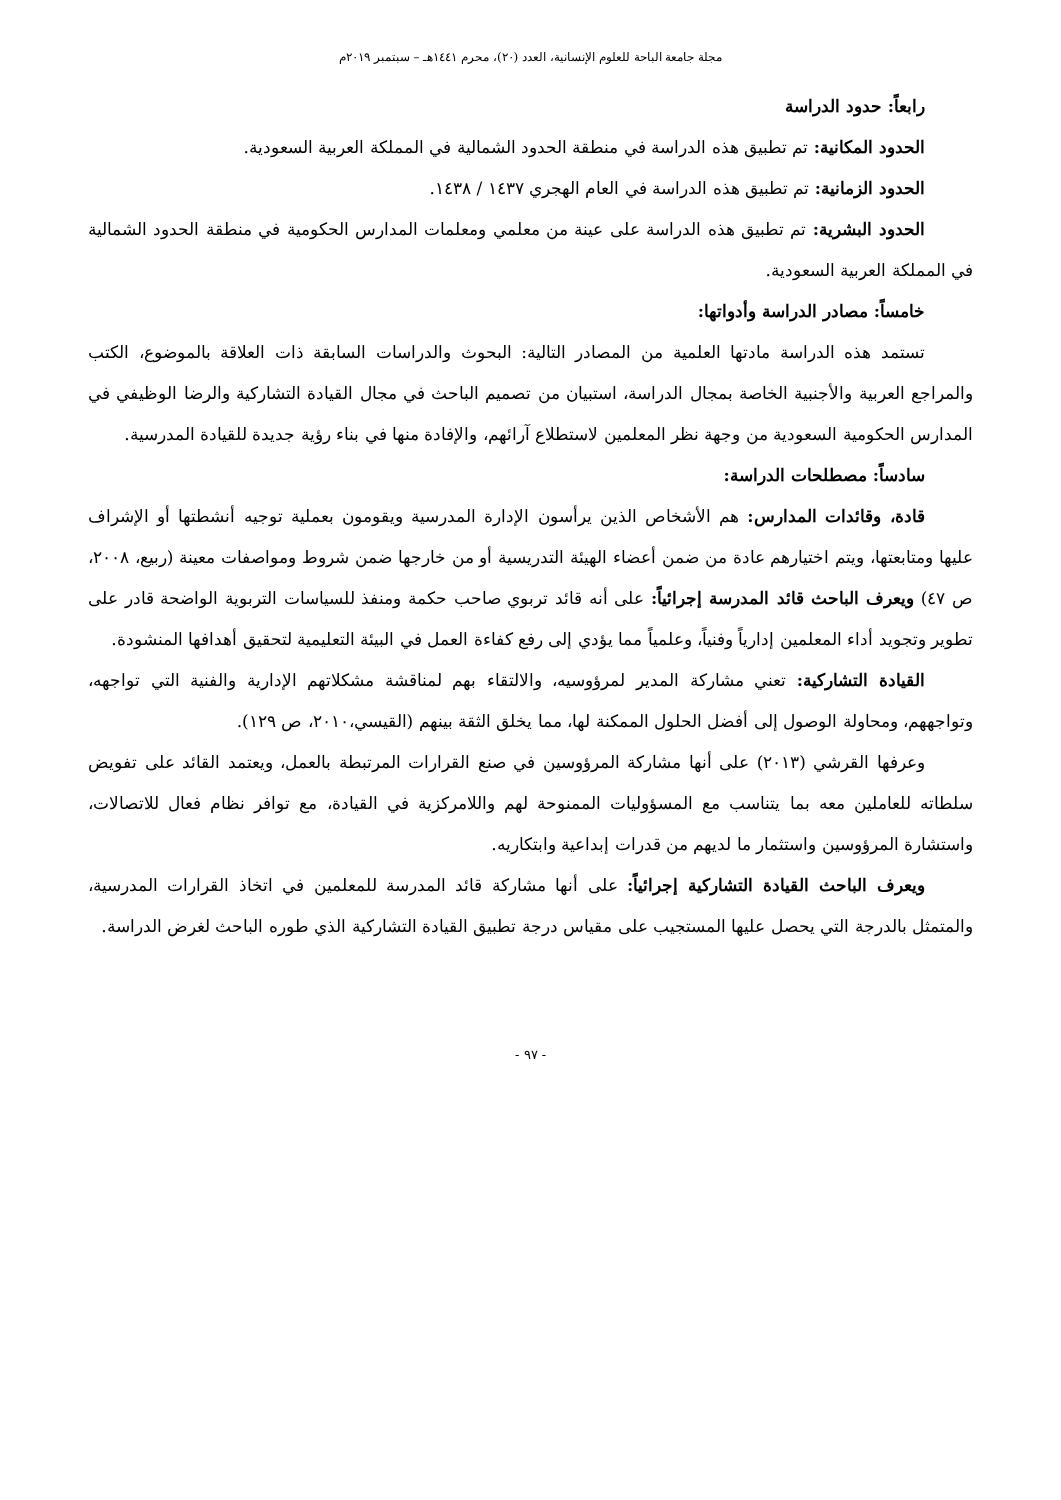مجلة جامعة الباحة للعلوم الإنسانية، العدد (٢٠)، محرم ١٤٤١هـ – سبتمبر ٢٠١٩م
رابعاً: حدود الدراسة
الحدود المكانية: تم تطبيق هذه الدراسة في منطقة الحدود الشمالية في المملكة العربية السعودية.
الحدود الزمانية: تم تطبيق هذه الدراسة في العام الهجري ١٤٣٧ / ١٤٣٨.
الحدود البشرية: تم تطبيق هذه الدراسة على عينة من معلمي ومعلمات المدارس الحكومية في منطقة الحدود الشمالية في المملكة العربية السعودية.
خامساً: مصادر الدراسة وأدواتها:
تستمد هذه الدراسة مادتها العلمية من المصادر التالية: البحوث والدراسات السابقة ذات العلاقة بالموضوع، الكتب والمراجع العربية والأجنبية الخاصة بمجال الدراسة، استبيان من تصميم الباحث في مجال القيادة التشاركية والرضا الوظيفي في المدارس الحكومية السعودية من وجهة نظر المعلمين لاستطلاع آرائهم، والإفادة منها في بناء رؤية جديدة للقيادة المدرسية.
سادساً: مصطلحات الدراسة:
قادة، وقائدات المدارس: هم الأشخاص الذين يرأسون الإدارة المدرسية ويقومون بعملية توجيه أنشطتها أو الإشراف عليها ومتابعتها، ويتم اختيارهم عادة من ضمن أعضاء الهيئة التدريسية أو من خارجها ضمن شروط ومواصفات معينة (ربيع، ٢٠٠٨، ص ٤٧) ويعرف الباحث قائد المدرسة إجرائياً: على أنه قائد تربوي صاحب حكمة ومنفذ للسياسات التربوية الواضحة قادر على تطوير وتجويد أداء المعلمين إدارياً وفنياً، وعلمياً مما يؤدي إلى رفع كفاءة العمل في البيئة التعليمية لتحقيق أهدافها المنشودة.
القيادة التشاركية: تعني مشاركة المدير لمرؤوسيه، والالتقاء بهم لمناقشة مشكلاتهم الإدارية والفنية التي تواجهه، وتواجههم، ومحاولة الوصول إلى أفضل الحلول الممكنة لها، مما يخلق الثقة بينهم (القيسي،٢٠١٠، ص ١٢٩).
وعرفها القرشي (٢٠١٣) على أنها مشاركة المرؤوسين في صنع القرارات المرتبطة بالعمل، ويعتمد القائد على تفويض سلطاته للعاملين معه بما يتناسب مع المسؤوليات الممنوحة لهم واللامركزية في القيادة، مع توافر نظام فعال للاتصالات، واستشارة المرؤوسين واستثمار ما لديهم من قدرات إبداعية وابتكاريه.
ويعرف الباحث القيادة التشاركية إجرائياً: على أنها مشاركة قائد المدرسة للمعلمين في اتخاذ القرارات المدرسية، والمتمثل بالدرجة التي يحصل عليها المستجيب على مقياس درجة تطبيق القيادة التشاركية الذي طوره الباحث لغرض الدراسة.
- ٩٧ -